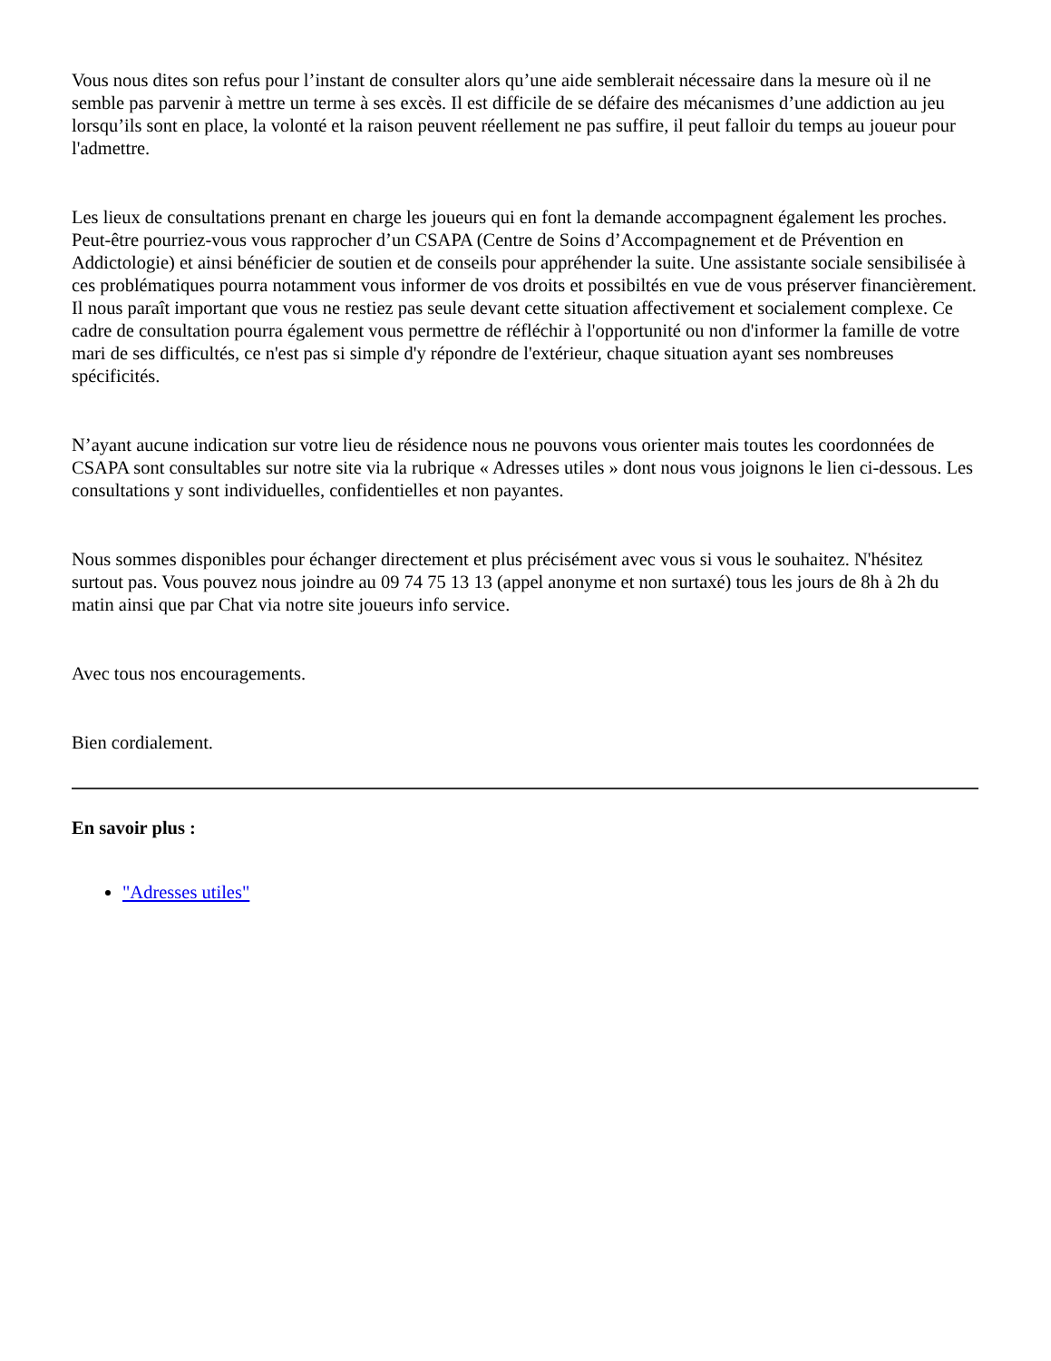Vous nous dites son refus pour l’instant de consulter alors qu’une aide semblerait nécessaire dans la mesure où il ne semble pas parvenir à mettre un terme à ses excès. Il est difficile de se défaire des mécanismes d’une addiction au jeu lorsqu’ils sont en place, la volonté et la raison peuvent réellement ne pas suffire, il peut falloir du temps au joueur pour l'admettre.
Les lieux de consultations prenant en charge les joueurs qui en font la demande accompagnent également les proches. Peut-être pourriez-vous vous rapprocher d’un CSAPA (Centre de Soins d’Accompagnement et de Prévention en Addictologie) et ainsi bénéficier de soutien et de conseils pour appréhender la suite. Une assistante sociale sensibilisée à ces problématiques pourra notamment vous informer de vos droits et possibiltés en vue de vous préserver financièrement. Il nous paraît important que vous ne restiez pas seule devant cette situation affectivement et socialement complexe. Ce cadre de consultation pourra également vous permettre de réfléchir à l'opportunité ou non d'informer la famille de votre mari de ses difficultés, ce n'est pas si simple d'y répondre de l'extérieur, chaque situation ayant ses nombreuses spécificités.
N’ayant aucune indication sur votre lieu de résidence nous ne pouvons vous orienter mais toutes les coordonnées de CSAPA sont consultables sur notre site via la rubrique « Adresses utiles » dont nous vous joignons le lien ci-dessous. Les consultations y sont individuelles, confidentielles et non payantes.
Nous sommes disponibles pour échanger directement et plus précisément avec vous si vous le souhaitez. N'hésitez surtout pas. Vous pouvez nous joindre au 09 74 75 13 13 (appel anonyme et non surtaxé) tous les jours de 8h à 2h du matin ainsi que par Chat via notre site joueurs info service.
Avec tous nos encouragements.
Bien cordialement.
En savoir plus :
"Adresses utiles"